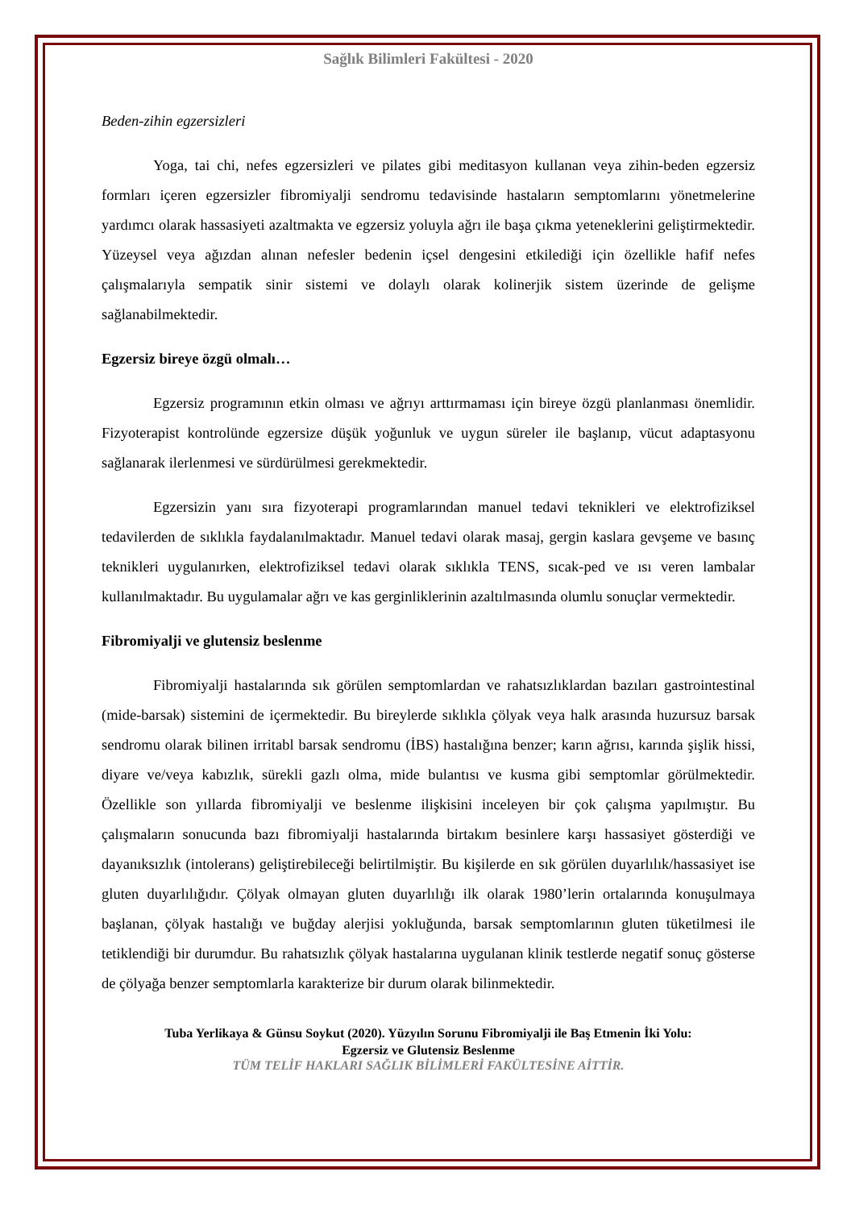Sağlık Bilimleri Fakültesi - 2020
Beden-zihin egzersizleri
Yoga, tai chi, nefes egzersizleri ve pilates gibi meditasyon kullanan veya zihin-beden egzersiz formları içeren egzersizler fibromiyalji sendromu tedavisinde hastaların semptomlarını yönetmelerine yardımcı olarak hassasiyeti azaltmakta ve egzersiz yoluyla ağrı ile başa çıkma yeteneklerini geliştirmektedir. Yüzeysel veya ağızdan alınan nefesler bedenin içsel dengesini etkilediği için özellikle hafif nefes çalışmalarıyla sempatik sinir sistemi ve dolaylı olarak kolinerjik sistem üzerinde de gelişme sağlanabilmektedir.
Egzersiz bireye özgü olmalı…
Egzersiz programının etkin olması ve ağrıyı arttırmaması için bireye özgü planlanması önemlidir. Fizyoterapist kontrolünde egzersize düşük yoğunluk ve uygun süreler ile başlanıp, vücut adaptasyonu sağlanarak ilerlenmesi ve sürdürülmesi gerekmektedir.
Egzersizin yanı sıra fizyoterapi programlarından manuel tedavi teknikleri ve elektrofiziksel tedavilerden de sıklıkla faydalanılmaktadır. Manuel tedavi olarak masaj, gergin kaslara gevşeme ve basınç teknikleri uygulanırken, elektrofiziksel tedavi olarak sıklıkla TENS, sıcak-ped ve ısı veren lambalar kullanılmaktadır. Bu uygulamalar ağrı ve kas gerginliklerinin azaltılmasında olumlu sonuçlar vermektedir.
Fibromiyalji ve glutensiz beslenme
Fibromiyalji hastalarında sık görülen semptomlardan ve rahatsızlıklardan bazıları gastrointestinal (mide-barsak) sistemini de içermektedir. Bu bireylerde sıklıkla çölyak veya halk arasında huzursuz barsak sendromu olarak bilinen irritabl barsak sendromu (İBS) hastalığına benzer; karın ağrısı, karında şişlik hissi, diyare ve/veya kabızlık, sürekli gazlı olma, mide bulantısı ve kusma gibi semptomlar görülmektedir. Özellikle son yıllarda fibromiyalji ve beslenme ilişkisini inceleyen bir çok çalışma yapılmıştır. Bu çalışmaların sonucunda bazı fibromiyalji hastalarında birtakım besinlere karşı hassasiyet gösterdiği ve dayanıksızlık (intolerans) geliştirebileceği belirtilmiştir. Bu kişilerde en sık görülen duyarlılık/hassasiyet ise gluten duyarlılığıdır. Çölyak olmayan gluten duyarlılığı ilk olarak 1980’lerin ortalarında konuşulmaya başlanan, çölyak hastalığı ve buğday alerjisi yokluğunda, barsak semptomlarının gluten tüketilmesi ile tetiklendiği bir durumdur. Bu rahatsızlık çölyak hastalarına uygulanan klinik testlerde negatif sonuç gösterse de çölyağa benzer semptomlarla karakterize bir durum olarak bilinmektedir.
Tuba Yerlikaya & Günsu Soykut (2020). Yüzyılın Sorunu Fibromiyalji ile Baş Etmenin İki Yolu:
Egzersiz ve Glutensiz Beslenme
TÜM TELİF HAKLARI SAĞLIK BİLİMLERİ FAKÜLTESİNE AİTTİR.